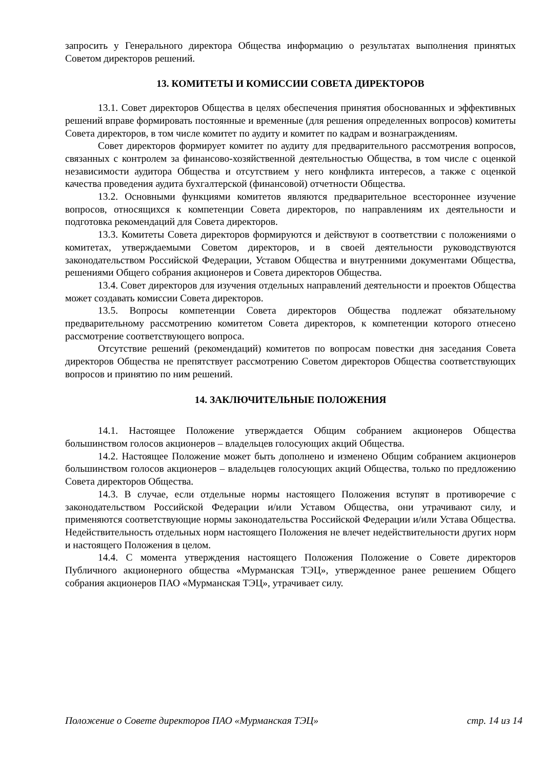запросить у Генерального директора Общества информацию о результатах выполнения принятых Советом директоров решений.
13. КОМИТЕТЫ И КОМИССИИ СОВЕТА ДИРЕКТОРОВ
13.1. Совет директоров Общества в целях обеспечения принятия обоснованных и эффективных решений вправе формировать постоянные и временные (для решения определенных вопросов) комитеты Совета директоров, в том числе комитет по аудиту и комитет по кадрам и вознаграждениям.
Совет директоров формирует комитет по аудиту для предварительного рассмотрения вопросов, связанных с контролем за финансово-хозяйственной деятельностью Общества, в том числе с оценкой независимости аудитора Общества и отсутствием у него конфликта интересов, а также с оценкой качества проведения аудита бухгалтерской (финансовой) отчетности Общества.
13.2. Основными функциями комитетов являются предварительное всестороннее изучение вопросов, относящихся к компетенции Совета директоров, по направлениям их деятельности и подготовка рекомендаций для Совета директоров.
13.3. Комитеты Совета директоров формируются и действуют в соответствии с положениями о комитетах, утверждаемыми Советом директоров, и в своей деятельности руководствуются законодательством Российской Федерации, Уставом Общества и внутренними документами Общества, решениями Общего собрания акционеров и Совета директоров Общества.
13.4. Совет директоров для изучения отдельных направлений деятельности и проектов Общества может создавать комиссии Совета директоров.
13.5. Вопросы компетенции Совета директоров Общества подлежат обязательному предварительному рассмотрению комитетом Совета директоров, к компетенции которого отнесено рассмотрение соответствующего вопроса.
Отсутствие решений (рекомендаций) комитетов по вопросам повестки дня заседания Совета директоров Общества не препятствует рассмотрению Советом директоров Общества соответствующих вопросов и принятию по ним решений.
14. ЗАКЛЮЧИТЕЛЬНЫЕ ПОЛОЖЕНИЯ
14.1. Настоящее Положение утверждается Общим собранием акционеров Общества большинством голосов акционеров – владельцев голосующих акций Общества.
14.2. Настоящее Положение может быть дополнено и изменено Общим собранием акционеров большинством голосов акционеров – владельцев голосующих акций Общества, только по предложению Совета директоров Общества.
14.3. В случае, если отдельные нормы настоящего Положения вступят в противоречие с законодательством Российской Федерации и/или Уставом Общества, они утрачивают силу, и применяются соответствующие нормы законодательства Российской Федерации и/или Устава Общества. Недействительность отдельных норм настоящего Положения не влечет недействительности других норм и настоящего Положения в целом.
14.4. С момента утверждения настоящего Положения Положение о Совете директоров Публичного акционерного общества «Мурманская ТЭЦ», утвержденное ранее решением Общего собрания акционеров ПАО «Мурманская ТЭЦ», утрачивает силу.
Положение о Совете директоров ПАО «Мурманская ТЭЦ» стр. 14 из 14